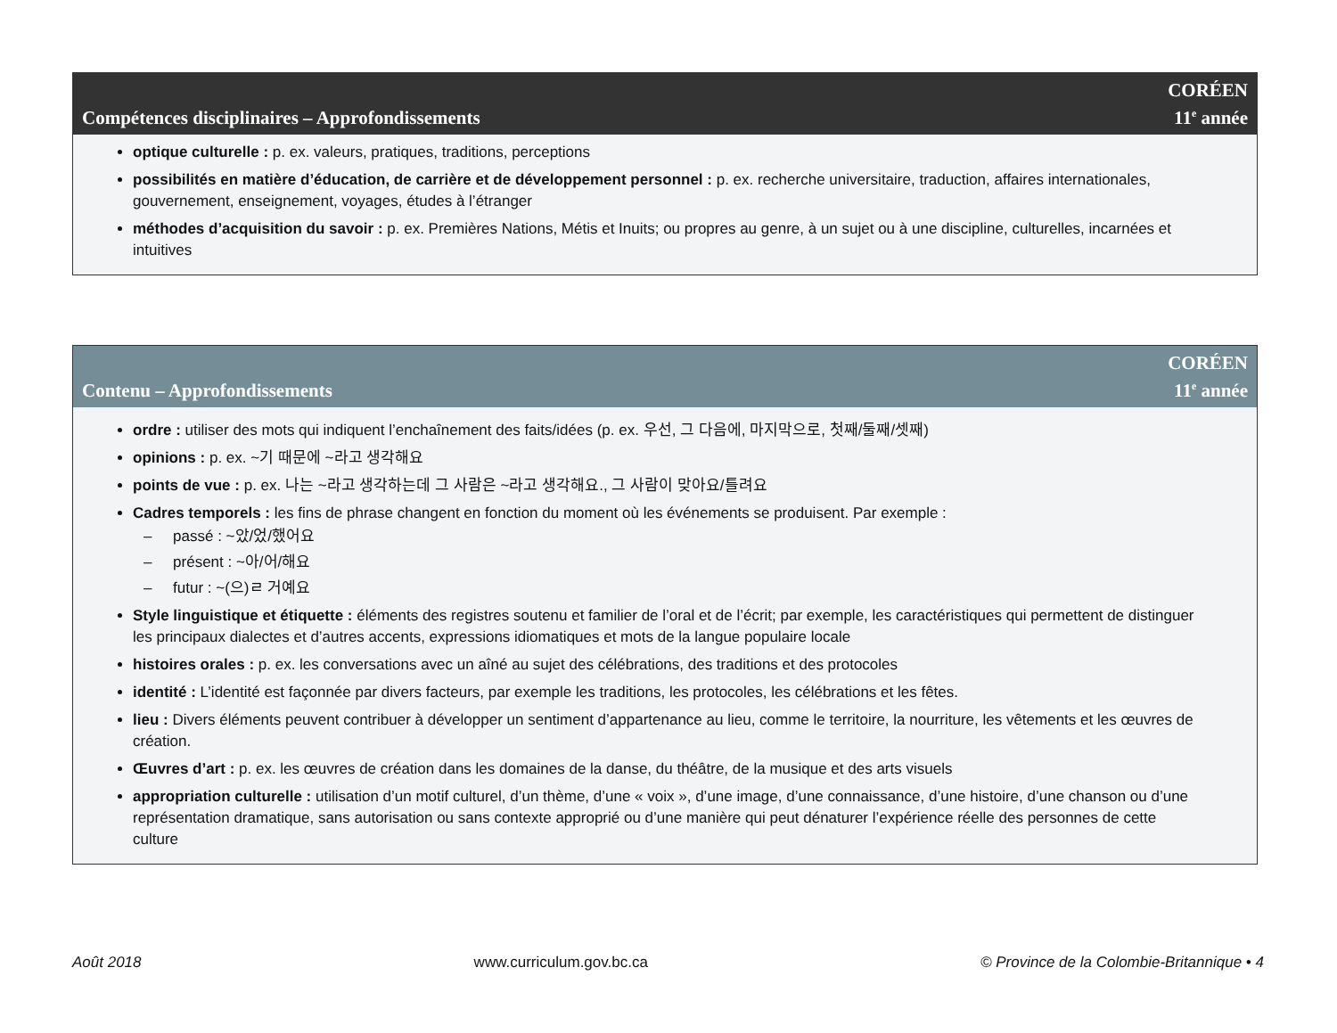Compétences disciplinaires – Approfondissements
CORÉEN
11<sup>e</sup> année
optique culturelle : p. ex. valeurs, pratiques, traditions, perceptions
possibilités en matière d’éducation, de carrière et de développement personnel : p. ex. recherche universitaire, traduction, affaires internationales, gouvernement, enseignement, voyages, études à l’étranger
méthodes d’acquisition du savoir : p. ex. Premières Nations, Métis et Inuits; ou propres au genre, à un sujet ou à une discipline, culturelles, incarnées et intuitives
Contenu – Approfondissements
CORÉEN
11<sup>e</sup> année
ordre : utiliser des mots qui indiquent l’enchaînement des faits/idées (p. ex. 우선, 그 다음에, 마지막으로, 첫째/둘째/셋째)
opinions : p. ex. ~기 때문에 ~라고 생각해요
points de vue : p. ex. 나는 ~라고 생각하는데 그 사람은 ~라고 생각해요., 그 사람이 맞아요/틀려요
Cadres temporels : les fins de phrase changent en fonction du moment où les événements se produisent. Par exemple :
– passé : ~았/었/했어요
– présent : ~아/어/해요
– futur : ~(으)ㄹ 거예요
Style linguistique et étiquette : éléments des registres soutenu et familier de l’oral et de l’écrit; par exemple, les caractéristiques qui permettent de distinguer les principaux dialectes et d’autres accents, expressions idiomatiques et mots de la langue populaire locale
histoires orales : p. ex. les conversations avec un aîné au sujet des célébrations, des traditions et des protocoles
identité : L’identité est façonnée par divers facteurs, par exemple les traditions, les protocoles, les célébrations et les fêtes.
lieu : Divers éléments peuvent contribuer à développer un sentiment d’appartenance au lieu, comme le territoire, la nourriture, les vêtements et les œuvres de création.
Œuvres d’art : p. ex. les œuvres de création dans les domaines de la danse, du théâtre, de la musique et des arts visuels
appropriation culturelle : utilisation d’un motif culturel, d’un thème, d’une « voix », d’une image, d’une connaissance, d’une histoire, d’une chanson ou d’une représentation dramatique, sans autorisation ou sans contexte approprié ou d’une manière qui peut dénaturer l’expérience réelle des personnes de cette culture
Août 2018 www.curriculum.gov.bc.ca © Province de la Colombie-Britannique • 4